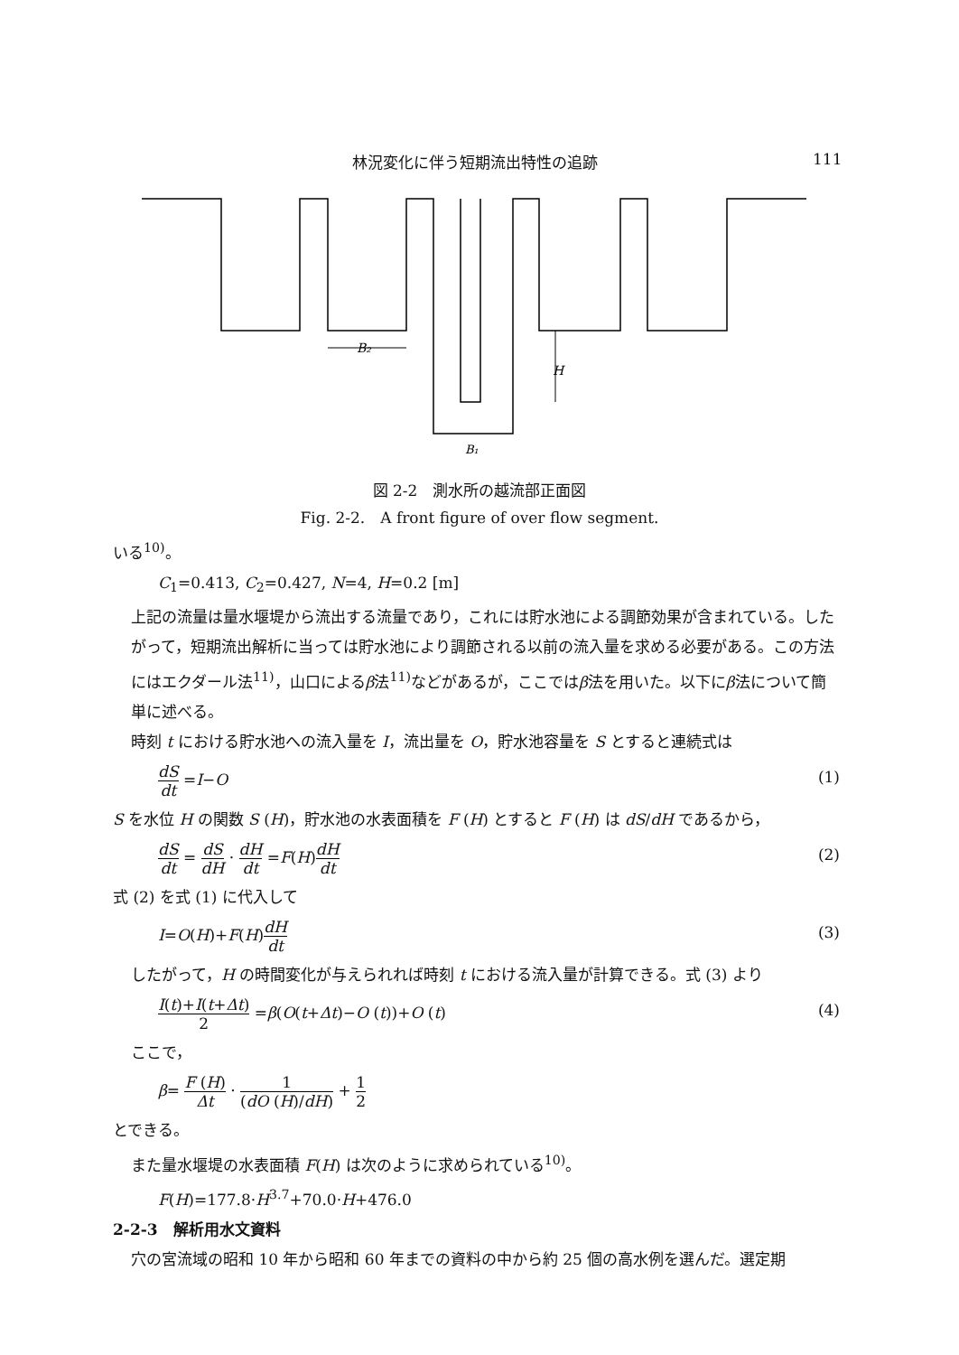林況変化に伴う短期流出特性の追跡 111
H
B₂
B₁
図 2-2　測水所の越流部正面図
Fig. 2-2.　A front figure of over flow segment.
いる<sup>10)</sup>。
C<sub>1</sub>=0.413, C<sub>2</sub>=0.427, N=4, H=0.2 [m]
上記の流量は量水堰堤から流出する流量であり，これには貯水池による調節効果が含まれている。したがって，短期流出解析に当っては貯水池により調節される以前の流入量を求める必要がある。この方法にはエクダール法<sup>11)</sup>，山口によるβ法<sup>11)</sup>などがあるが，ここではβ法を用いた。以下にβ法について簡単に述べる。
時刻 t における貯水池への流入量を I，流出量を O，貯水池容量を S とすると連続式は
dS dt =I−O (1)
S を水位 H の関数 S (H)，貯水池の水表面積を F (H) とすると F (H) は dS/dH であるから，
dS dt = dS dH · dH dt =F(H)dH dt (2)
式 (2) を式 (1) に代入して
I=O(H)+F(H)dH dt (3)
したがって，H の時間変化が与えられれば時刻 t における流入量が計算できる。式 (3) より
I(t)+I(t+Δt) 2 =β(O(t+Δt)−O (t))+O (t) (4)
ここで，
β= F (H) Δt · 1 (dO (H)/dH) + 1 2
とできる。
また量水堰堤の水表面積 F(H) は次のように求められている<sup>10)</sup>。
F(H)=177.8·H<sup>3.7</sup>+70.0·H+476.0
2-2-3　解析用水文資料
穴の宮流域の昭和 10 年から昭和 60 年までの資料の中から約 25 個の高水例を選んだ。選定期